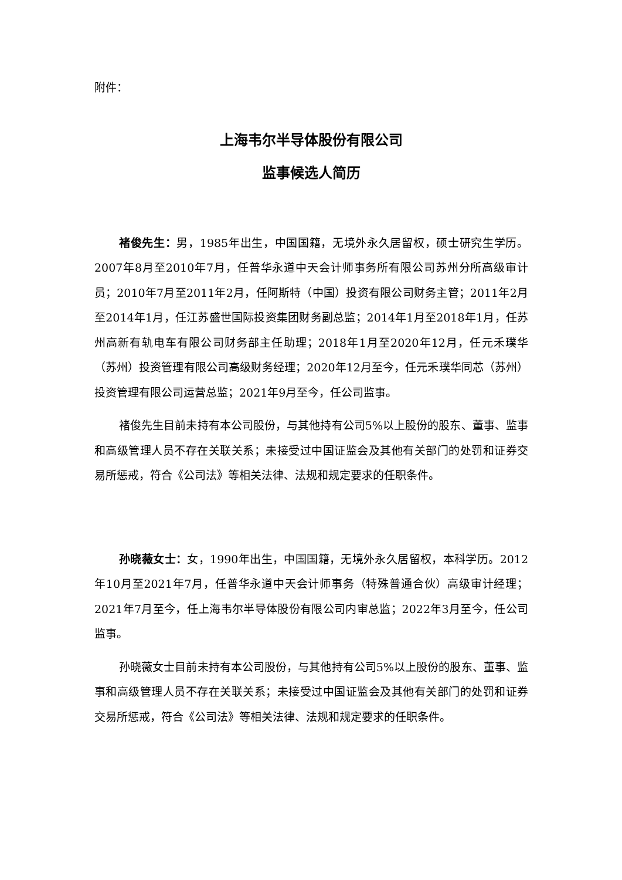附件：
上海韦尔半导体股份有限公司
监事候选人简历
褚俊先生：男，1985年出生，中国国籍，无境外永久居留权，硕士研究生学历。2007年8月至2010年7月，任普华永道中天会计师事务所有限公司苏州分所高级审计员；2010年7月至2011年2月，任阿斯特（中国）投资有限公司财务主管；2011年2月至2014年1月，任江苏盛世国际投资集团财务副总监；2014年1月至2018年1月，任苏州高新有轨电车有限公司财务部主任助理；2018年1月至2020年12月，任元禾璞华（苏州）投资管理有限公司高级财务经理；2020年12月至今，任元禾璞华同芯（苏州）投资管理有限公司运营总监；2021年9月至今，任公司监事。
褚俊先生目前未持有本公司股份，与其他持有公司5%以上股份的股东、董事、监事和高级管理人员不存在关联关系；未接受过中国证监会及其他有关部门的处罚和证券交易所惩戒，符合《公司法》等相关法律、法规和规定要求的任职条件。
孙晓薇女士：女，1990年出生，中国国籍，无境外永久居留权，本科学历。2012年10月至2021年7月，任普华永道中天会计师事务（特殊普通合伙）高级审计经理；2021年7月至今，任上海韦尔半导体股份有限公司内审总监；2022年3月至今，任公司监事。
孙晓薇女士目前未持有本公司股份，与其他持有公司5%以上股份的股东、董事、监事和高级管理人员不存在关联关系；未接受过中国证监会及其他有关部门的处罚和证券交易所惩戒，符合《公司法》等相关法律、法规和规定要求的任职条件。